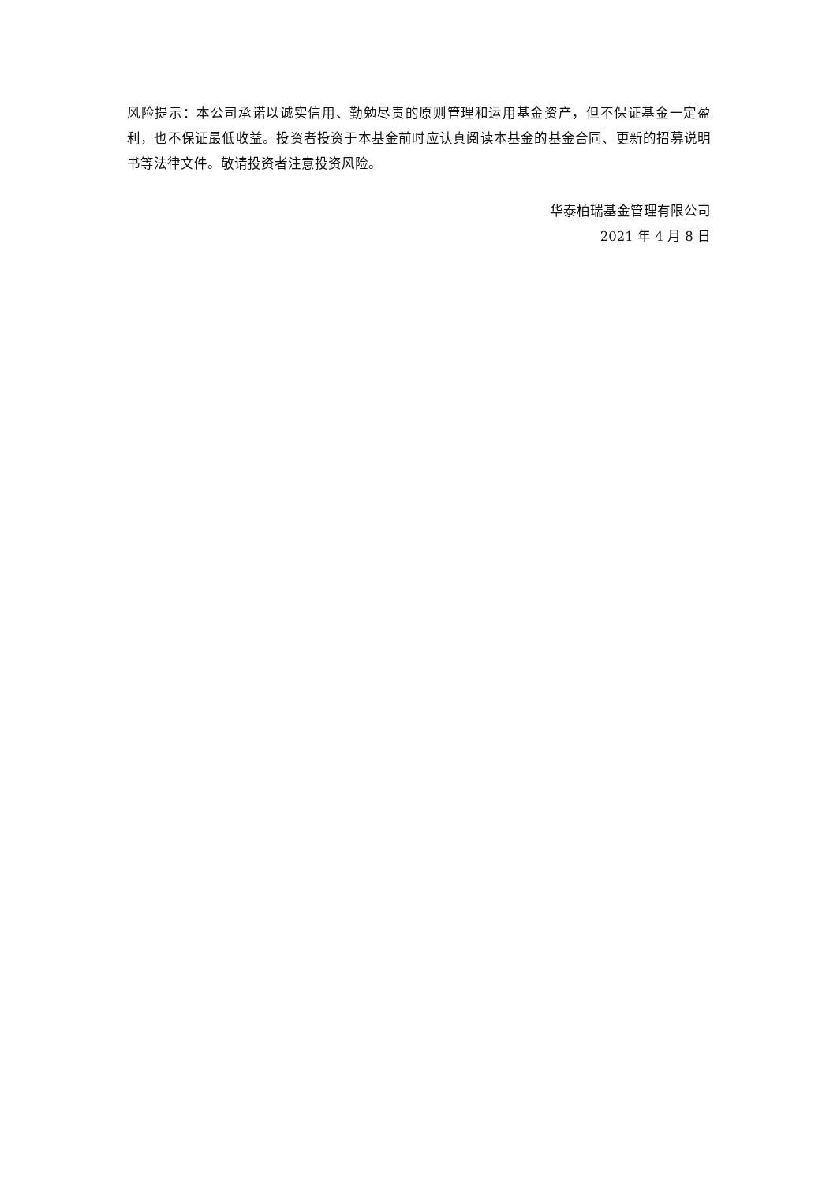风险提示：本公司承诺以诚实信用、勤勉尽责的原则管理和运用基金资产，但不保证基金一定盈利，也不保证最低收益。投资者投资于本基金前时应认真阅读本基金的基金合同、更新的招募说明书等法律文件。敬请投资者注意投资风险。
华泰柏瑞基金管理有限公司
2021 年 4 月 8 日